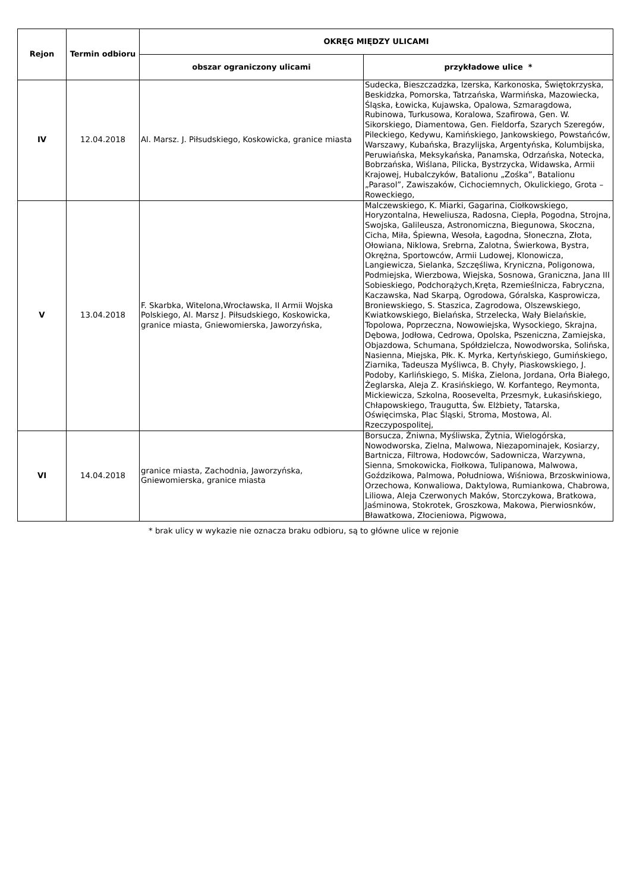| Rejon | Termin odbioru | OKRĘG MIĘDZY ULICAMI | |
| --- | --- | --- | --- |
| | | obszar ograniczony ulicami | przykładowe ulice * |
| IV | 12.04.2018 | Al. Marsz. J. Piłsudskiego, Koskowicka, granice miasta | Sudecka, Bieszczadzka, Izerska, Karkonoska, Świętokrzyska, Beskidzka, Pomorska, Tatrzańska, Warmińska, Mazowiecka, Śląska, Łowicka, Kujawska, Opalowa, Szmaragdowa, Rubinowa, Turkusowa, Koralowa, Szafirowa, Gen. W. Sikorskiego, Diamentowa, Gen. Fieldorfa, Szarych Szeregów, Pileckiego, Kedywu, Kamińskiego, Jankowskiego, Powstańców, Warszawy, Kubańska, Brazylijska, Argentyńska, Kolumbijska, Peruwiańska, Meksykańska, Panamska, Odrzańska, Notecka, Bobrzańska, Wiślana, Pilicka, Bystrzycka, Widawska, Armii Krajowej, Hubalczyków, Batalionu „Zośka”, Batalionu „Parasol”, Zawiszaków, Cichociemnych, Okulickiego, Grota – Roweckiego, |
| V | 13.04.2018 | F. Skarbka, Witelona,Wrocławska, II Armii Wojska Polskiego, Al. Marsz J. Piłsudskiego, Koskowicka, granice miasta, Gniewomierska, Jaworzyńska, | Malczewskiego, K. Miarki, Gagarina, Ciołkowskiego, Horyzontalna, Heweliusza, Radosna, Ciepła, Pogodna, Strojna, Swojska, Galileusza, Astronomiczna, Biegunowa, Skoczna, Cicha, Miła, Śpiewna, Wesoła, Łagodna, Słoneczna, Złota, Ołowiana, Niklowa, Srebrna, Zalotna, Świerkowa, Bystra, Okrężna, Sportowców, Armii Ludowej, Klonowicza, Langiewicza, Sielanka, Szczęśliwa, Kryniczna, Poligonowa, Podmiejska, Wierzbowa, Wiejska, Sosnowa, Graniczna, Jana III Sobieskiego, Podchorążych,Kręta, Rzemieślnicza, Fabryczna, Kaczawska, Nad Skarpą, Ogrodowa, Góralska, Kasprowicza, Broniewskiego, S. Staszica, Zagrodowa, Olszewskiego, Kwiatkowskiego, Bielańska, Strzelecka, Wały Bielańskie, Topolowa, Poprzeczna, Nowowiejska, Wysockiego, Skrajna, Dębowa, Jodłowa, Cedrowa, Opolska, Pszeniczna, Zamiejska, Objazdowa, Schumana, Spółdzielcza, Nowodworska, Solińska, Nasienna, Miejska, Płk. K. Myrka, Kertyńskiego, Gumińskiego, Ziarnika, Tadeusza Myśliwca, B. Chyły, Piaskowskiego, J. Podoby, Karlińskiego, S. Miśka, Zielona, Jordana, Orła Białego, Żeglarska, Aleja Z. Krasińskiego, W. Korfantego, Reymonta, Mickiewicza, Szkolna, Roosevelta, Przesmyk, Łukasińskiego, Chłapowskiego, Traugutta, Św. Elżbiety, Tatarska, Oświęcimska, Plac Śląski, Stroma, Mostowa, Al. Rzeczypospolitej, |
| VI | 14.04.2018 | granice miasta, Zachodnia, Jaworzyńska, Gniewomierska, granice miasta | Borsucza, Żniwna, Myśliwska, Żytnia, Wielogórska, Nowodworska, Zielna, Malwowa, Niezapominajek, Kosiarzy, Bartnicza, Filtrowa, Hodowców, Sadownicza, Warzywna, Sienna, Smokowicka, Fiołkowa, Tulipanowa, Malwowa, Goździkowa, Palmowa, Południowa, Wiśniowa, Brzoskwiniowa, Orzechowa, Konwaliowa, Daktylowa, Rumiankowa, Chabrowa, Liliowa, Aleja Czerwonych Maków, Storczykowa, Bratkowa, Jaśminowa, Stokrotek, Groszkowa, Makowa, Pierwiosnków, Bławatkowa, Złocieniowa, Pigwowa, |
* brak ulicy w wykazie nie oznacza braku odbioru, są to główne ulice w rejonie